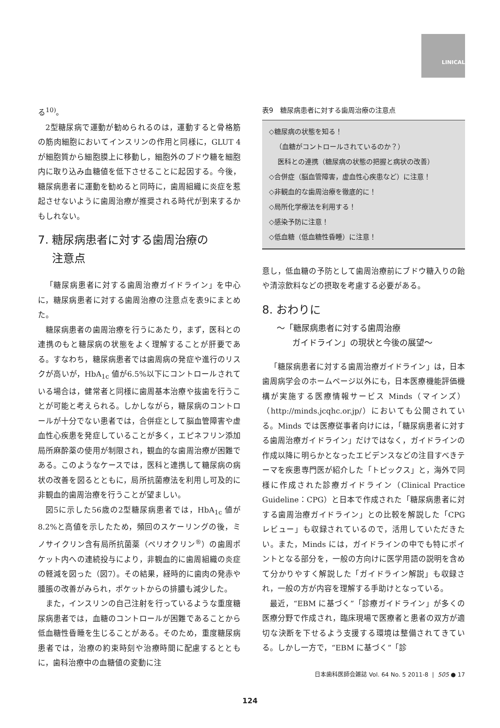LINICAL
る<sup>10)</sup>。
2型糖尿病で運動が勧められるのは，運動すると骨格筋の筋肉細胞においてインスリンの作用と同様に，GLUT 4 が細胞質から細胞膜上に移動し，細胞外のブドウ糖を細胞内に取り込み血糖値を低下させることに起因する。今後，糖尿病患者に運動を勧めると同時に，歯周組織に炎症を惹起させないように歯周治療が推奨される時代が到来するかもしれない。
7. 糖尿病患者に対する歯周治療の
注意点
「糖尿病患者に対する歯周治療ガイドライン」を中心に，糖尿病患者に対する歯周治療の注意点を表9にまとめた。
糖尿病患者の歯周治療を行うにあたり，まず，医科との連携のもと糖尿病の状態をよく理解することが肝要である。すなわち，糖尿病患者では歯周病の発症や進行のリスクが高いが，HbA<sub>1c</sub> 値が6.5%以下にコントロールされている場合は，健常者と同様に歯周基本治療や抜歯を行うことが可能と考えられる。しかしながら，糖尿病のコントロールが十分でない患者では，合併症として脳血管障害や虚血性心疾患を発症していることが多く，エピネフリン添加局所麻酔薬の使用が制限され，観血的な歯周治療が困難である。このようなケースでは，医科と連携して糖尿病の病状の改善を図るとともに，局所抗菌療法を利用し可及的に非観血的歯周治療を行うことが望ましい。
図5に示した56歳の2型糖尿病患者では，HbA<sub>1c</sub> 値が8.2%と高値を示したため，頻回のスケーリングの後，ミノサイクリン含有局所抗菌薬（ペリオクリン<sup>®</sup>）の歯周ポケット内への連続投与により，非観血的に歯周組織の炎症の軽減を図った（図7）。その結果，経時的に歯肉の発赤や腫脹の改善がみられ，ポケットからの排膿も減少した。
また，インスリンの自己注射を行っているような重度糖尿病患者では，血糖のコントロールが困難であることから低血糖性昏睡を生じることがある。そのため，重度糖尿病患者では，治療の約束時刻や治療時間に配慮するとともに，歯科治療中の血糖値の変動に注
表9　糖尿病患者に対する歯周治療の注意点
◇糖尿病の状態を知る！
（血糖がコントロールされているのか？）
医科との連携（糖尿病の状態の把握と病状の改善）
◇合併症（脳血管障害，虚血性心疾患など）に注意！
◇非観血的な歯周治療を徹底的に！
◇局所化学療法を利用する！
◇感染予防に注意！
◇低血糖（低血糖性昏睡）に注意！
意し，低血糖の予防として歯周治療前にブドウ糖入りの飴や清涼飲料などの摂取を考慮する必要がある。
8. おわりに
～「糖尿病患者に対する歯周治療
ガイドライン」の現状と今後の展望～
「糖尿病患者に対する歯周治療ガイドライン」は，日本歯周病学会のホームページ以外にも，日本医療機能評価機構が実施する医療情報サービス Minds（マインズ）（http://minds.jcqhc.or.jp/）においても公開されている。Minds では医療従事者向けには，「糖尿病患者に対する歯周治療ガイドライン」だけではなく，ガイドラインの作成以降に明らかとなったエビデンスなどの注目すべきテーマを疾患専門医が紹介した「トピックス」と，海外で同様に作成された診療ガイドライン（Clinical Practice Guideline：CPG）と日本で作成された「糖尿病患者に対する歯周治療ガイドライン」との比較を解説した「CPG レビュー」も収録されているので，活用していただきたい。また，Minds には，ガイドラインの中でも特にポイントとなる部分を，一般の方向けに医学用語の説明を含めて分かりやすく解説した「ガイドライン解説」も収録され，一般の方が内容を理解する手助けとなっている。
最近，“EBM に基づく”「診療ガイドライン」が多くの医療分野で作成され，臨床現場で医療者と患者の双方が適切な決断を下せるよう支援する環境は整備されてきている。しかし一方で，“EBM に基づく”「診
日本歯科医師会雑誌 Vol. 64 No. 5 2011-8 | 505 ● 17
124